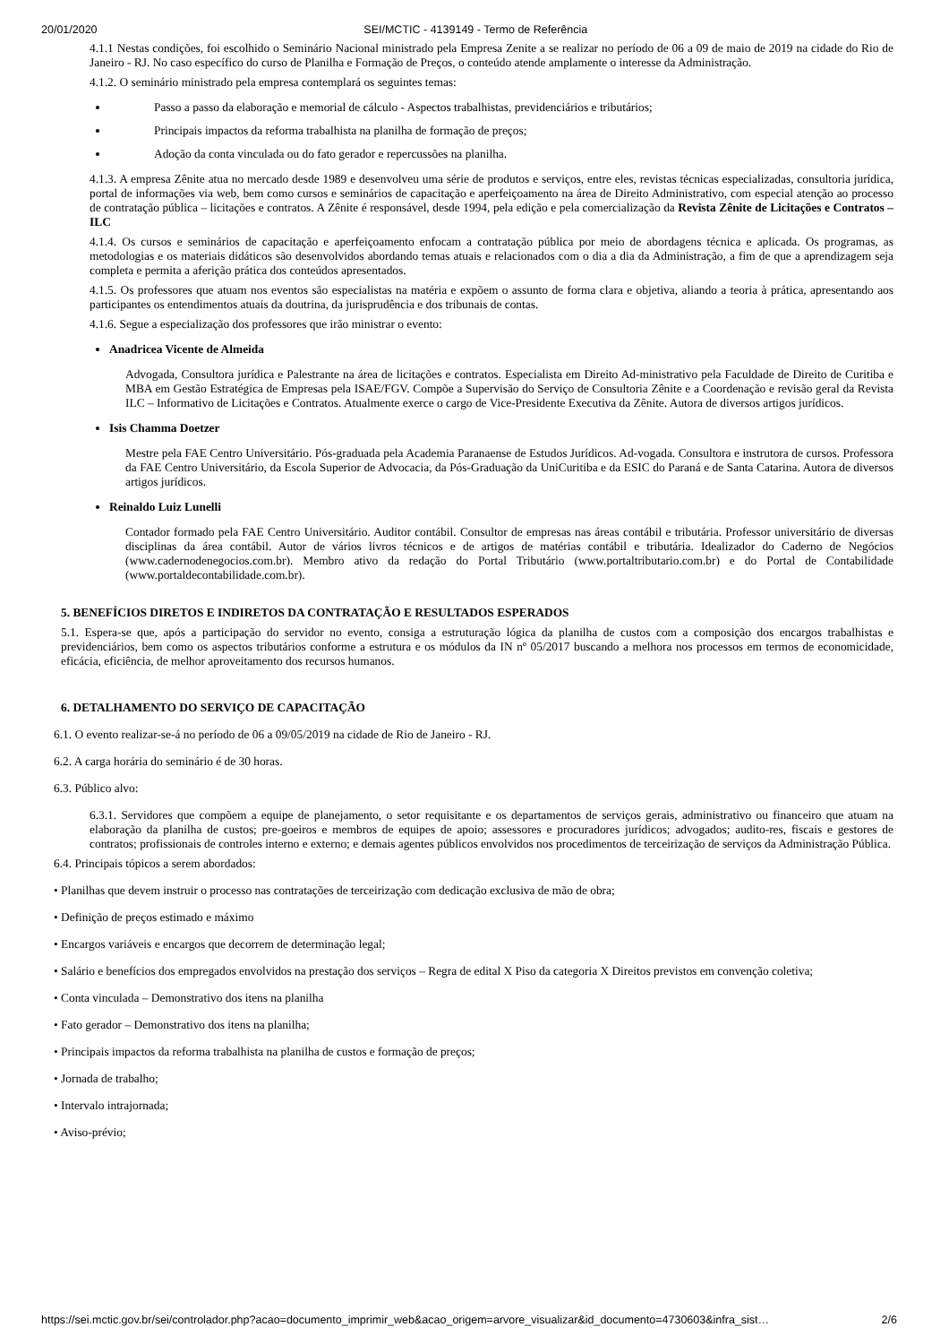20/01/2020 SEI/MCTIC - 4139149 - Termo de Referência
4.1.1 Nestas condições, foi escolhido o Seminário Nacional ministrado pela Empresa Zenite a se realizar no período de 06 a 09 de maio de 2019 na cidade do Rio de Janeiro - RJ. No caso específico do curso de Planilha e Formação de Preços, o conteúdo atende amplamente o interesse da Administração.
4.1.2. O seminário ministrado pela empresa contemplará os seguintes temas:
Passo a passo da elaboração e memorial de cálculo - Aspectos trabalhistas, previdenciários e tributários;
Principais impactos da reforma trabalhista na planilha de formação de preços;
Adoção da conta vinculada ou do fato gerador e repercussões na planilha.
4.1.3. A empresa Zênite atua no mercado desde 1989 e desenvolveu uma série de produtos e serviços, entre eles, revistas técnicas especializadas, consultoria jurídica, portal de informações via web, bem como cursos e seminários de capacitação e aperfeiçoamento na área de Direito Administrativo, com especial atenção ao processo de contratação pública – licitações e contratos. A Zênite é responsável, desde 1994, pela edição e pela comercialização da Revista Zênite de Licitações e Contratos – ILC
4.1.4. Os cursos e seminários de capacitação e aperfeiçoamento enfocam a contratação pública por meio de abordagens técnica e aplicada. Os programas, as metodologias e os materiais didáticos são desenvolvidos abordando temas atuais e relacionados com o dia a dia da Administração, a fim de que a aprendizagem seja completa e permita a aferição prática dos conteúdos apresentados.
4.1.5. Os professores que atuam nos eventos são especialistas na matéria e expõem o assunto de forma clara e objetiva, aliando a teoria à prática, apresentando aos participantes os entendimentos atuais da doutrina, da jurisprudência e dos tribunais de contas.
4.1.6. Segue a especialização dos professores que irão ministrar o evento:
Anadricea Vicente de Almeida
Advogada, Consultora jurídica e Palestrante na área de licitações e contratos. Especialista em Direito Ad-ministrativo pela Faculdade de Direito de Curitiba e MBA em Gestão Estratégica de Empresas pela ISAE/FGV. Compõe a Supervisão do Serviço de Consultoria Zênite e a Coordenação e revisão geral da Revista ILC – Informativo de Licitações e Contratos. Atualmente exerce o cargo de Vice-Presidente Executiva da Zênite. Autora de diversos artigos jurídicos.
Isis Chamma Doetzer
Mestre pela FAE Centro Universitário. Pós-graduada pela Academia Paranaense de Estudos Jurídicos. Ad-vogada. Consultora e instrutora de cursos. Professora da FAE Centro Universitário, da Escola Superior de Advocacia, da Pós-Graduação da UniCuritiba e da ESIC do Paraná e de Santa Catarina. Autora de diversos artigos jurídicos.
Reinaldo Luiz Lunelli
Contador formado pela FAE Centro Universitário. Auditor contábil. Consultor de empresas nas áreas contábil e tributária. Professor universitário de diversas disciplinas da área contábil. Autor de vários livros técnicos e de artigos de matérias contábil e tributária. Idealizador do Caderno de Negócios (www.cadernodenegocios.com.br). Membro ativo da redação do Portal Tributário (www.portaltributario.com.br) e do Portal de Contabilidade (www.portaldecontabilidade.com.br).
5. BENEFÍCIOS DIRETOS E INDIRETOS DA CONTRATAÇÃO E RESULTADOS ESPERADOS
5.1. Espera-se que, após a participação do servidor no evento, consiga a estruturação lógica da planilha de custos com a composição dos encargos trabalhistas e previdenciários, bem como os aspectos tributários conforme a estrutura e os módulos da IN nº 05/2017 buscando a melhora nos processos em termos de economicidade, eficácia, eficiência, de melhor aproveitamento dos recursos humanos.
6. DETALHAMENTO DO SERVIÇO DE CAPACITAÇÃO
6.1. O evento realizar-se-á no período de 06 a 09/05/2019 na cidade de Rio de Janeiro - RJ.
6.2. A carga horária do seminário é de 30 horas.
6.3. Público alvo:
6.3.1. Servidores que compõem a equipe de planejamento, o setor requisitante e os departamentos de serviços gerais, administrativo ou financeiro que atuam na elaboração da planilha de custos; pre-goeiros e membros de equipes de apoio; assessores e procuradores jurídicos; advogados; audito-res, fiscais e gestores de contratos; profissionais de controles interno e externo; e demais agentes públicos envolvidos nos procedimentos de terceirização de serviços da Administração Pública.
6.4. Principais tópicos a serem abordados:
• Planilhas que devem instruir o processo nas contratações de terceirização com dedicação exclusiva de mão de obra;
• Definição de preços estimado e máximo
• Encargos variáveis e encargos que decorrem de determinação legal;
• Salário e benefícios dos empregados envolvidos na prestação dos serviços – Regra de edital X Piso da categoria X Direitos previstos em convenção coletiva;
• Conta vinculada – Demonstrativo dos itens na planilha
• Fato gerador – Demonstrativo dos itens na planilha;
• Principais impactos da reforma trabalhista na planilha de custos e formação de preços;
• Jornada de trabalho;
• Intervalo intrajornada;
• Aviso-prévio;
https://sei.mctic.gov.br/sei/controlador.php?acao=documento_imprimir_web&acao_origem=arvore_visualizar&id_documento=4730603&infra_sist… 2/6